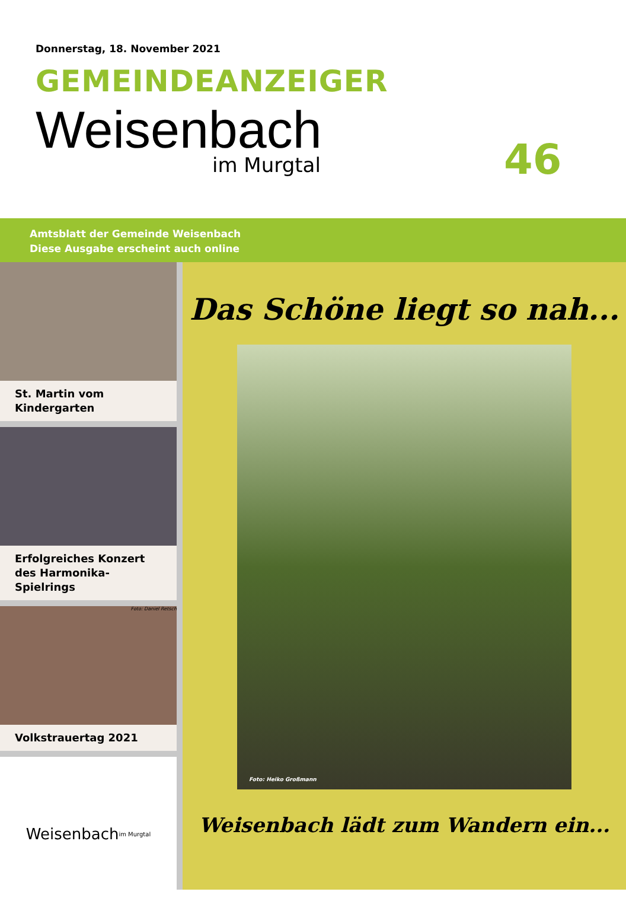Donnerstag, 18. November 2021
GEMEINDEANZEIGER
Weisenbach
im Murgtal 46
Amtsblatt der Gemeinde Weisenbach
Diese Ausgabe erscheint auch online
St. Martin vom Kindergarten
Erfolgreiches Konzert des Harmonika-Spielrings
Foto: Daniel Retsch
Volkstrauertag 2021
Weisenbach im Murgtal
Das Schöne liegt so nah...
Foto: Heiko Großmann
Weisenbach lädt zum Wandern ein...